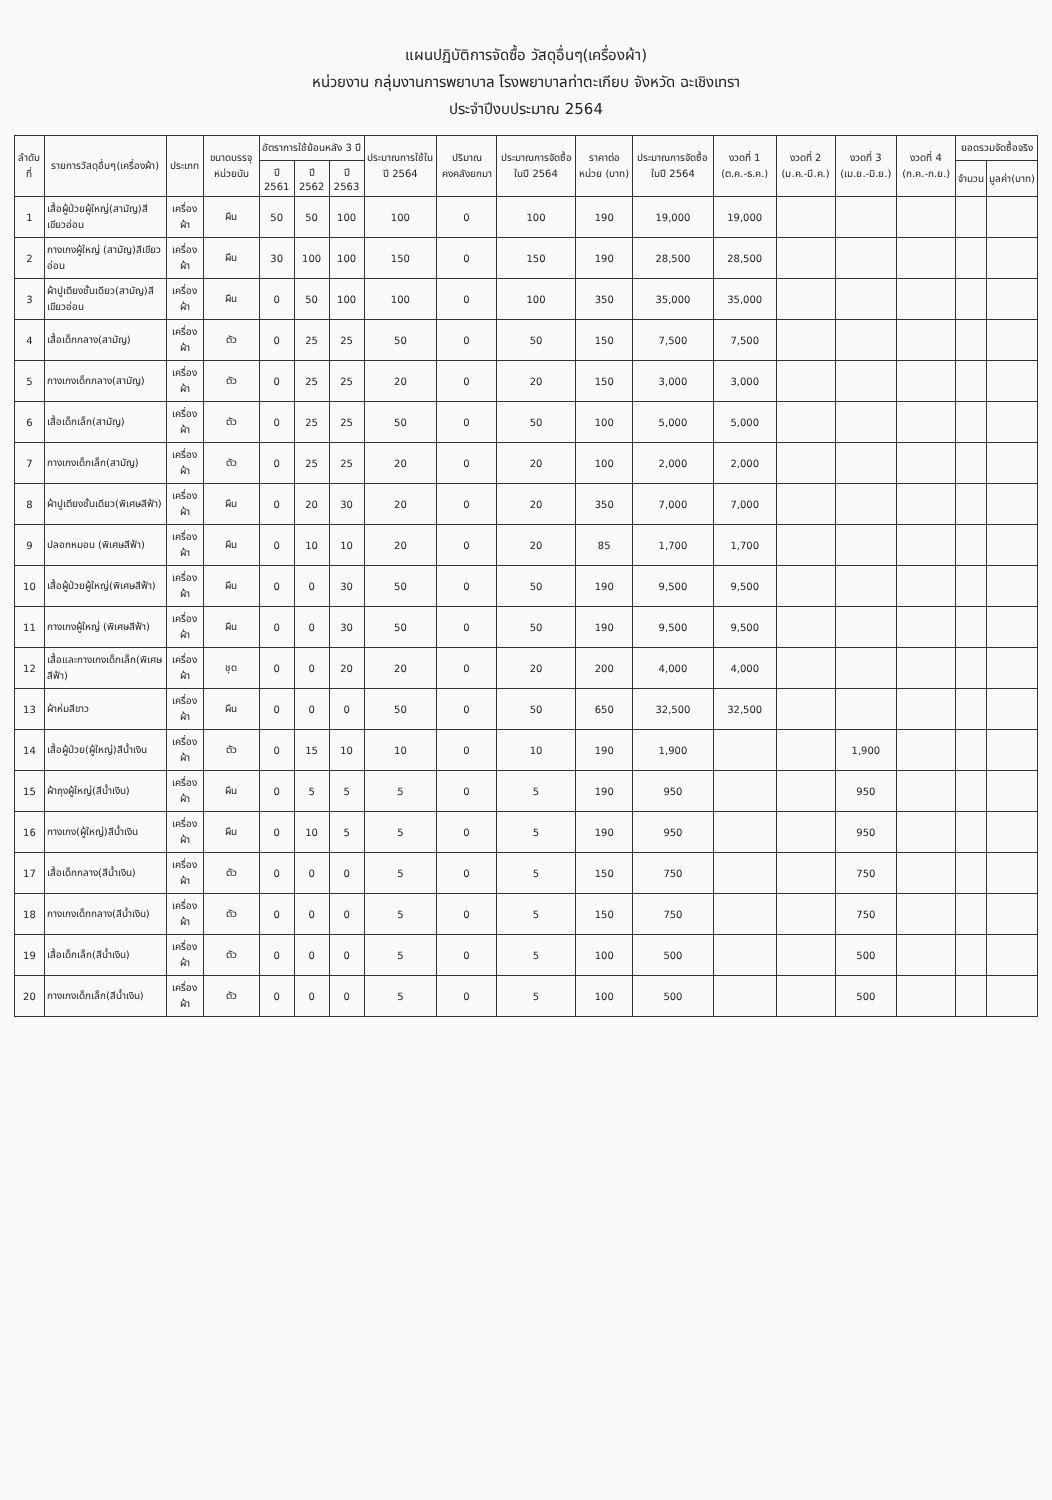แผนปฏิบัติการจัดซื้อ วัสดุอื่นๆ(เครื่องผ้า)
หน่วยงาน กลุ่มงานการพยาบาล โรงพยาบาลท่าตะเกียบ จังหวัด ฉะเชิงเทรา
ประจำปีงบประมาณ 2564
| ลำดับที่ | รายการวัสดุอื่นๆ(เครื่องผ้า) | ประเภท | ขนาดบรรจุ หน่วยนับ | อัตราการใช้ย้อนหลัง 3 ปี | | | ประมาณการใช้ใน ปี 2564 | ปริมาณคงคลังยกมา | ประมาณการจัดซื้อ ในปี 2564 | ราคาต่อหน่วย (บาท) | ประมาณการจัดซื้อ ในปี 2564 | งวดที่ 1 (ต.ค.-ธ.ค.) | งวดที่ 2 (ม.ค.-มี.ค.) | งวดที่ 3 (เม.ย.-มิ.ย.) | งวดที่ 4 (ก.ค.-ก.ย.) | ยอดรวมจัดซื้อจริง | |
| --- | --- | --- | --- | --- | --- | --- | --- | --- | --- | --- | --- | --- | --- | --- | --- | --- | --- |
| | | | | ปี 2561 | ปี 2562 | ปี 2563 | | | | | | | | | | จำนวน | มูลค่า(บาท) |
| 1 | เสื้อผู้ป่วยผู้ใหญ่(สามัญ)สีเขียวอ่อน | เครื่องผ้า | ผืน | 50 | 50 | 100 | 100 | 0 | 100 | 190 | 19,000 | 19,000 | | | | | |
| 2 | กางเกงผู้ใหญ่ (สามัญ)สีเขียวอ่อน | เครื่องผ้า | ผืน | 30 | 100 | 100 | 150 | 0 | 150 | 190 | 28,500 | 28,500 | | | | | |
| 3 | ผ้าปูเตียงชั้นเดียว(สามัญ)สีเขียวอ่อน | เครื่องผ้า | ผืน | 0 | 50 | 100 | 100 | 0 | 100 | 350 | 35,000 | 35,000 | | | | | |
| 4 | เสื้อเด็กกลาง(สามัญ) | เครื่องผ้า | ตัว | 0 | 25 | 25 | 50 | 0 | 50 | 150 | 7,500 | 7,500 | | | | | |
| 5 | กางเกงเด็กกลาง(สามัญ) | เครื่องผ้า | ตัว | 0 | 25 | 25 | 20 | 0 | 20 | 150 | 3,000 | 3,000 | | | | | |
| 6 | เสื้อเด็กเล็ก(สามัญ) | เครื่องผ้า | ตัว | 0 | 25 | 25 | 50 | 0 | 50 | 100 | 5,000 | 5,000 | | | | | |
| 7 | กางเกงเด็กเล็ก(สามัญ) | เครื่องผ้า | ตัว | 0 | 25 | 25 | 20 | 0 | 20 | 100 | 2,000 | 2,000 | | | | | |
| 8 | ผ้าปูเตียงชั้นเดียว(พิเศษสีฟ้า) | เครื่องผ้า | ผืน | 0 | 20 | 30 | 20 | 0 | 20 | 350 | 7,000 | 7,000 | | | | | |
| 9 | ปลอกหมอน (พิเศษสีฟ้า) | เครื่องผ้า | ผืน | 0 | 10 | 10 | 20 | 0 | 20 | 85 | 1,700 | 1,700 | | | | | |
| 10 | เสื้อผู้ป่วยผู้ใหญ่(พิเศษสีฟ้า) | เครื่องผ้า | ผืน | 0 | 0 | 30 | 50 | 0 | 50 | 190 | 9,500 | 9,500 | | | | | |
| 11 | กางเกงผู้ใหญ่ (พิเศษสีฟ้า) | เครื่องผ้า | ผืน | 0 | 0 | 30 | 50 | 0 | 50 | 190 | 9,500 | 9,500 | | | | | |
| 12 | เสื้อและกางเกงเด็กเล็ก(พิเศษสีฟ้า) | เครื่องผ้า | ชุด | 0 | 0 | 20 | 20 | 0 | 20 | 200 | 4,000 | 4,000 | | | | | |
| 13 | ผ้าห่มสีขาว | เครื่องผ้า | ผืน | 0 | 0 | 0 | 50 | 0 | 50 | 650 | 32,500 | 32,500 | | | | | |
| 14 | เสื้อผู้ป่วย(ผู้ใหญ่)สีน้ำเงิน | เครื่องผ้า | ตัว | 0 | 15 | 10 | 10 | 0 | 10 | 190 | 1,900 | | | 1,900 | | | |
| 15 | ผ้าถุงผู้ใหญ่(สีน้ำเงิน) | เครื่องผ้า | ผืน | 0 | 5 | 5 | 5 | 0 | 5 | 190 | 950 | | | 950 | | | |
| 16 | กางเกง(ผู้ใหญ่)สีน้ำเงิน | เครื่องผ้า | ผืน | 0 | 10 | 5 | 5 | 0 | 5 | 190 | 950 | | | 950 | | | |
| 17 | เสื้อเด็กกลาง(สีน้ำเงิน) | เครื่องผ้า | ตัว | 0 | 0 | 0 | 5 | 0 | 5 | 150 | 750 | | | 750 | | | |
| 18 | กางเกงเด็กกลาง(สีน้ำเงิน) | เครื่องผ้า | ตัว | 0 | 0 | 0 | 5 | 0 | 5 | 150 | 750 | | | 750 | | | |
| 19 | เสื้อเด็กเล็ก(สีน้ำเงิน) | เครื่องผ้า | ตัว | 0 | 0 | 0 | 5 | 0 | 5 | 100 | 500 | | | 500 | | | |
| 20 | กางเกงเด็กเล็ก(สีน้ำเงิน) | เครื่องผ้า | ตัว | 0 | 0 | 0 | 5 | 0 | 5 | 100 | 500 | | | 500 | | | |